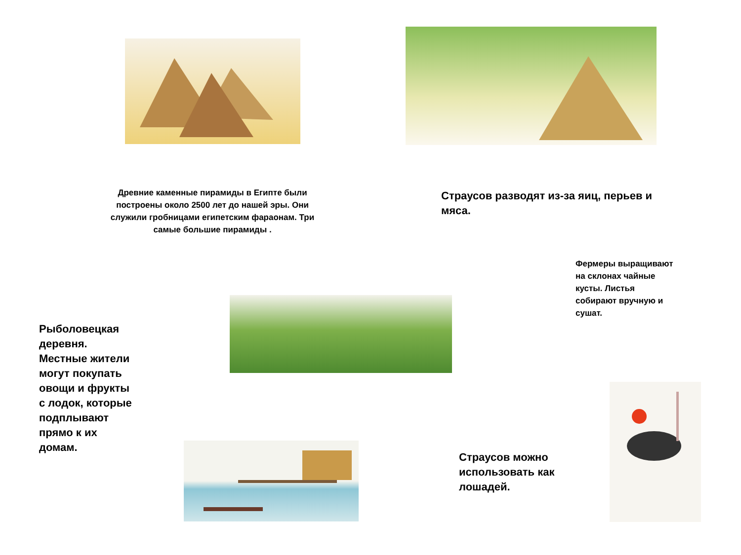Древние каменные пирамиды в Египте были построены около 2500 лет до нашей эры. Они служили гробницами египетским фараонам. Три самые большие пирамиды .
Страусов разводят из-за яиц, перьев и мяса.
Фермеры выращивают на склонах чайные кусты. Листья собирают вручную и сушат.
Рыболовецкая деревня. Местные жители могут покупать овощи и фрукты с лодок, которые подплывают прямо к их домам.
Страусов можно использовать как лошадей.